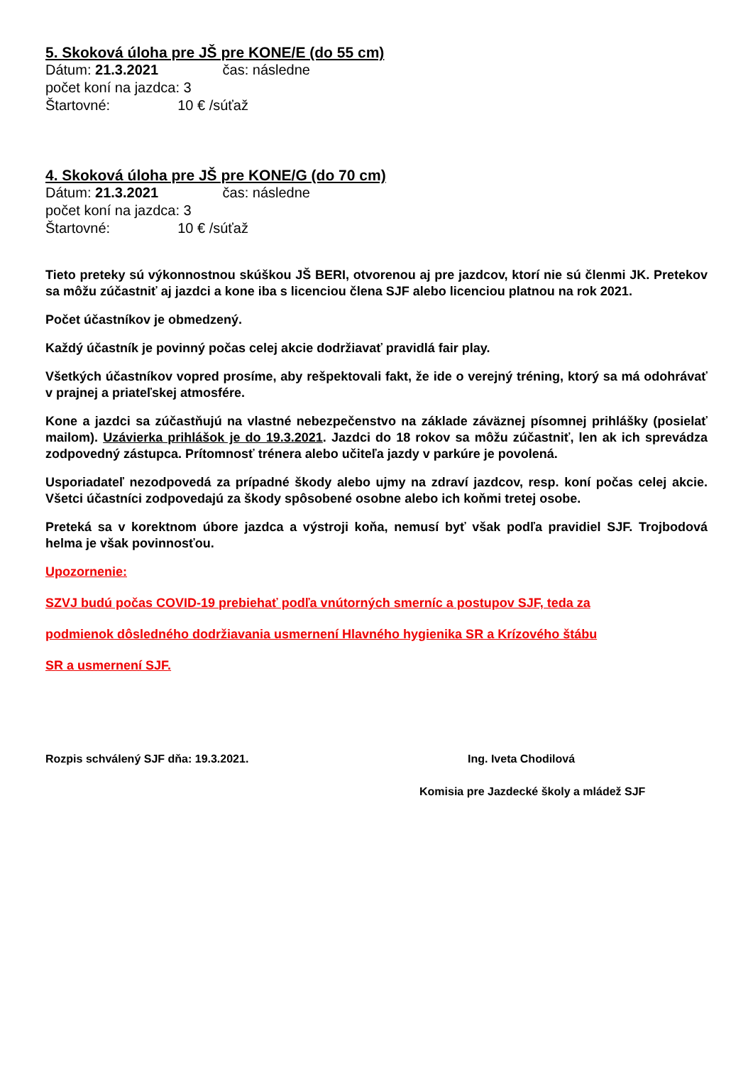5. Skoková úloha pre JŠ pre KONE/E (do 55 cm)
Dátum: 21.3.2021 čas: následne
počet koní na jazdca: 3
Štartovné: 10 € /súťaž
4. Skoková úloha pre JŠ pre KONE/G (do 70 cm)
Dátum: 21.3.2021 čas: následne
počet koní na jazdca: 3
Štartovné: 10 € /súťaž
Tieto preteky sú výkonnostnou skúškou JŠ BERI, otvorenou aj pre jazdcov, ktorí nie sú členmi JK. Pretekov sa môžu zúčastniť aj jazdci a kone iba s licenciou člena SJF alebo licenciou platnou na rok 2021.
Počet účastníkov je obmedzený.
Každý účastník je povinný počas celej akcie dodržiavať pravidlá fair play.
Všetkých účastníkov vopred prosíme, aby rešpektovali fakt, že ide o verejný tréning, ktorý sa má odohrávať v prajnej a priateľskej atmosfére.
Kone a jazdci sa zúčastňujú na vlastné nebezpečenstvo na základe záväznej písomnej prihlášky (posielať mailom). Uzávierka prihlášok je do 19.3.2021. Jazdci do 18 rokov sa môžu zúčastniť, len ak ich sprevádza zodpovedný zástupca. Prítomnosť trénera alebo učiteľa jazdy v parkúre je povolená.
Usporiadateľ nezodpovedá za prípadné škody alebo ujmy na zdraví jazdcov, resp. koní počas celej akcie. Všetci účastníci zodpovedajú za škody spôsobené osobne alebo ich koňmi tretej osobe.
Preteká sa v korektnom úbore jazdca a výstroji koňa, nemusí byť však podľa pravidiel SJF. Trojbodová helma je však povinnosťou.
Upozornenie:
SZVJ budú počas COVID-19 prebiehať podľa vnútorných smerníc a postupov SJF, teda za
podmienok dôsledného dodržiavania usmernení Hlavného hygienika SR a Krízového štábu
SR a usmernení SJF.
Rozpis schválený SJF dňa: 19.3.2021. Ing. Iveta Chodilová
Komisia pre Jazdecké školy a mládež SJF